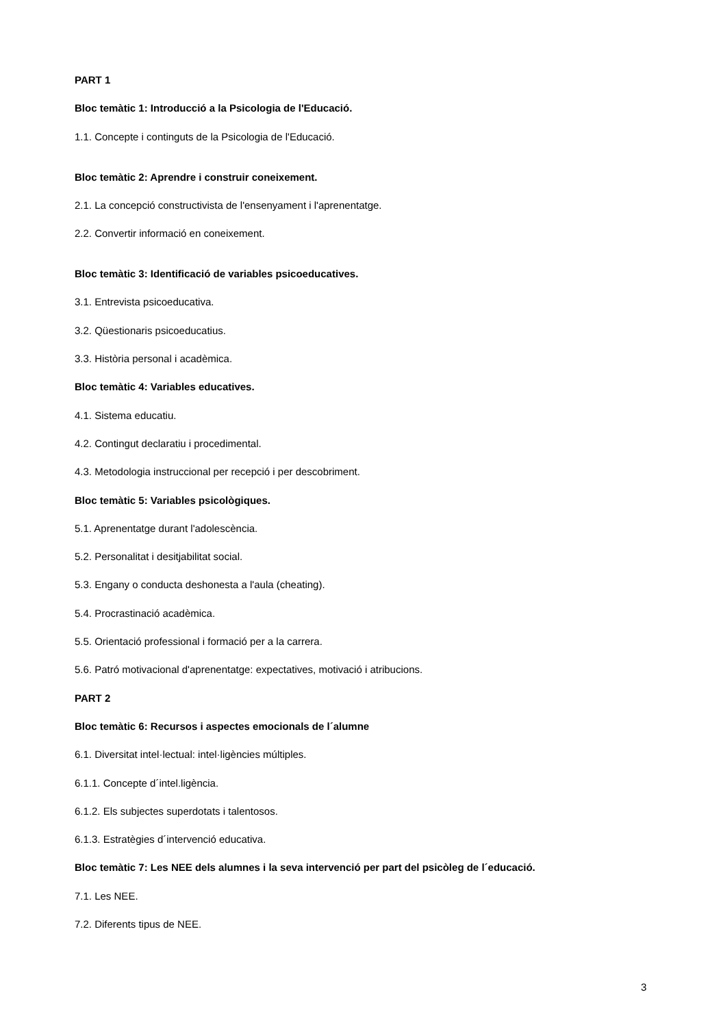PART 1
Bloc temàtic 1: Introducció a la Psicologia de l'Educació.
1.1. Concepte i continguts de la Psicologia de l'Educació.
Bloc temàtic 2: Aprendre i construir coneixement.
2.1. La concepció constructivista de l'ensenyament i l'aprenentatge.
2.2. Convertir informació en coneixement.
Bloc temàtic 3: Identificació de variables psicoeducatives.
3.1. Entrevista psicoeducativa.
3.2. Qüestionaris psicoeducatius.
3.3. Història personal i acadèmica.
Bloc temàtic 4: Variables educatives.
4.1. Sistema educatiu.
4.2. Contingut declaratiu i procedimental.
4.3. Metodologia instruccional per recepció i per descobriment.
Bloc temàtic 5: Variables psicològiques.
5.1. Aprenentatge durant l'adolescència.
5.2. Personalitat i desitjabilitat social.
5.3. Engany o conducta deshonesta a l'aula (cheating).
5.4. Procrastinació acadèmica.
5.5. Orientació professional i formació per a la carrera.
5.6. Patró motivacional d'aprenentatge: expectatives, motivació i atribucions.
PART 2
Bloc temàtic 6: Recursos i aspectes emocionals de l´alumne
6.1. Diversitat intel·lectual: intel·ligències múltiples.
6.1.1. Concepte d´intel.ligència.
6.1.2. Els subjectes superdotats i talentosos.
6.1.3. Estratègies d´intervenció educativa.
Bloc temàtic 7: Les NEE dels alumnes i la seva intervenció per part del psicòleg de l´educació.
7.1. Les NEE.
7.2. Diferents tipus de NEE.
3